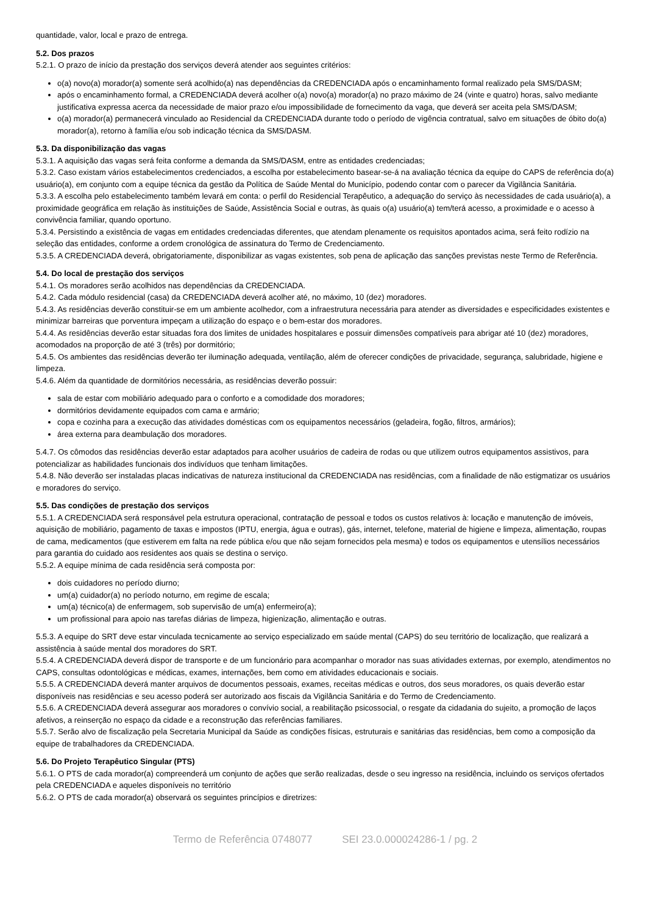quantidade, valor, local e prazo de entrega.
5.2. Dos prazos
5.2.1. O prazo de início da prestação dos serviços deverá atender aos seguintes critérios:
o(a) novo(a) morador(a) somente será acolhido(a) nas dependências da CREDENCIADA após o encaminhamento formal realizado pela SMS/DASM;
após o encaminhamento formal, a CREDENCIADA deverá acolher o(a) novo(a) morador(a) no prazo máximo de 24 (vinte e quatro) horas, salvo mediante justificativa expressa acerca da necessidade de maior prazo e/ou impossibilidade de fornecimento da vaga, que deverá ser aceita pela SMS/DASM;
o(a) morador(a) permanecerá vinculado ao Residencial da CREDENCIADA durante todo o período de vigência contratual, salvo em situações de óbito do(a) morador(a), retorno à família e/ou sob indicação técnica da SMS/DASM.
5.3. Da disponibilização das vagas
5.3.1. A aquisição das vagas será feita conforme a demanda da SMS/DASM, entre as entidades credenciadas;
5.3.2. Caso existam vários estabelecimentos credenciados, a escolha por estabelecimento basear-se-á na avaliação técnica da equipe do CAPS de referência do(a) usuário(a), em conjunto com a equipe técnica da gestão da Política de Saúde Mental do Município, podendo contar com o parecer da Vigilância Sanitária.
5.3.3. A escolha pelo estabelecimento também levará em conta: o perfil do Residencial Terapêutico, a adequação do serviço às necessidades de cada usuário(a), a proximidade geográfica em relação às instituições de Saúde, Assistência Social e outras, às quais o(a) usuário(a) tem/terá acesso, a proximidade e o acesso à convivência familiar, quando oportuno.
5.3.4. Persistindo a existência de vagas em entidades credenciadas diferentes, que atendam plenamente os requisitos apontados acima, será feito rodízio na seleção das entidades, conforme a ordem cronológica de assinatura do Termo de Credenciamento.
5.3.5. A CREDENCIADA deverá, obrigatoriamente, disponibilizar as vagas existentes, sob pena de aplicação das sanções previstas neste Termo de Referência.
5.4. Do local de prestação dos serviços
5.4.1. Os moradores serão acolhidos nas dependências da CREDENCIADA.
5.4.2. Cada módulo residencial (casa) da CREDENCIADA deverá acolher até, no máximo, 10 (dez) moradores.
5.4.3. As residências deverão constituir-se em um ambiente acolhedor, com a infraestrutura necessária para atender as diversidades e especificidades existentes e minimizar barreiras que porventura impeçam a utilização do espaço e o bem-estar dos moradores.
5.4.4. As residências deverão estar situadas fora dos limites de unidades hospitalares e possuir dimensões compatíveis para abrigar até 10 (dez) moradores, acomodados na proporção de até 3 (três) por dormitório;
5.4.5. Os ambientes das residências deverão ter iluminação adequada, ventilação, além de oferecer condições de privacidade, segurança, salubridade, higiene e limpeza.
5.4.6. Além da quantidade de dormitórios necessária, as residências deverão possuir:
sala de estar com mobiliário adequado para o conforto e a comodidade dos moradores;
dormitórios devidamente equipados com cama e armário;
copa e cozinha para a execução das atividades domésticas com os equipamentos necessários (geladeira, fogão, filtros, armários);
área externa para deambulação dos moradores.
5.4.7. Os cômodos das residências deverão estar adaptados para acolher usuários de cadeira de rodas ou que utilizem outros equipamentos assistivos, para potencializar as habilidades funcionais dos indivíduos que tenham limitações.
5.4.8. Não deverão ser instaladas placas indicativas de natureza institucional da CREDENCIADA nas residências, com a finalidade de não estigmatizar os usuários e moradores do serviço.
5.5. Das condições de prestação dos serviços
5.5.1. A CREDENCIADA será responsável pela estrutura operacional, contratação de pessoal e todos os custos relativos à: locação e manutenção de imóveis, aquisição de mobiliário, pagamento de taxas e impostos (IPTU, energia, água e outras), gás, internet, telefone, material de higiene e limpeza, alimentação, roupas de cama, medicamentos (que estiverem em falta na rede pública e/ou que não sejam fornecidos pela mesma) e todos os equipamentos e utensílios necessários para garantia do cuidado aos residentes aos quais se destina o serviço.
5.5.2. A equipe mínima de cada residência será composta por:
dois cuidadores no período diurno;
um(a) cuidador(a) no período noturno, em regime de escala;
um(a) técnico(a) de enfermagem, sob supervisão de um(a) enfermeiro(a);
um profissional para apoio nas tarefas diárias de limpeza, higienização, alimentação e outras.
5.5.3. A equipe do SRT deve estar vinculada tecnicamente ao serviço especializado em saúde mental (CAPS) do seu território de localização, que realizará a assistência à saúde mental dos moradores do SRT.
5.5.4. A CREDENCIADA deverá dispor de transporte e de um funcionário para acompanhar o morador nas suas atividades externas, por exemplo, atendimentos no CAPS, consultas odontológicas e médicas, exames, internações, bem como em atividades educacionais e sociais.
5.5.5. A CREDENCIADA deverá manter arquivos de documentos pessoais, exames, receitas médicas e outros, dos seus moradores, os quais deverão estar disponíveis nas residências e seu acesso poderá ser autorizado aos fiscais da Vigilância Sanitária e do Termo de Credenciamento.
5.5.6. A CREDENCIADA deverá assegurar aos moradores o convívio social, a reabilitação psicossocial, o resgate da cidadania do sujeito, a promoção de laços afetivos, a reinserção no espaço da cidade e a reconstrução das referências familiares.
5.5.7. Serão alvo de fiscalização pela Secretaria Municipal da Saúde as condições físicas, estruturais e sanitárias das residências, bem como a composição da equipe de trabalhadores da CREDENCIADA.
5.6. Do Projeto Terapêutico Singular (PTS)
5.6.1. O PTS de cada morador(a) compreenderá um conjunto de ações que serão realizadas, desde o seu ingresso na residência, incluindo os serviços ofertados pela CREDENCIADA e aqueles disponíveis no território
5.6.2. O PTS de cada morador(a) observará os seguintes princípios e diretrizes:
Termo de Referência 0748077 SEI 23.0.000024286-1 / pg. 2